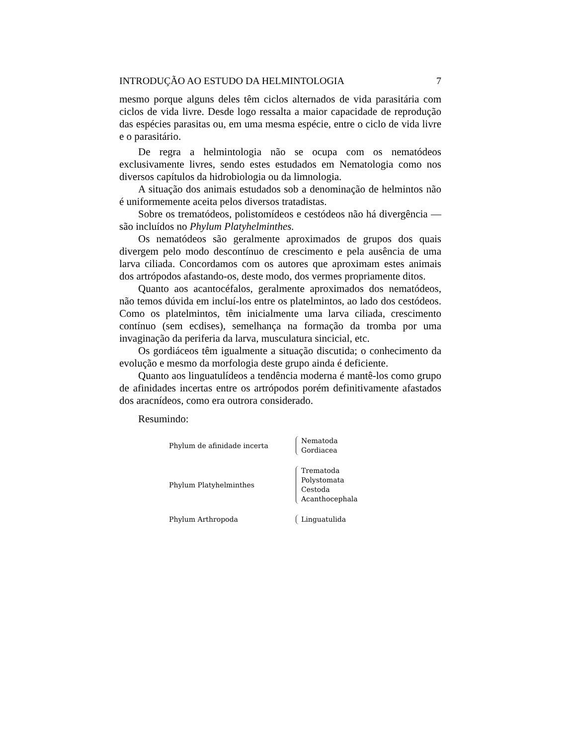INTRODUÇÃO AO ESTUDO DA HELMINTOLOGIA 7
mesmo porque alguns deles têm ciclos alternados de vida parasitária com ciclos de vida livre. Desde logo ressalta a maior capacidade de reprodução das espécies parasitas ou, em uma mesma espécie, entre o ciclo de vida livre e o parasitário.
De regra a helmintologia não se ocupa com os nematódeos exclusivamente livres, sendo estes estudados em Nematologia como nos diversos capítulos da hidrobiologia ou da limnologia.
A situação dos animais estudados sob a denominação de helmintos não é uniformemente aceita pelos diversos tratadistas.
Sobre os trematódeos, polistomídeos e cestódeos não há divergência — são incluídos no Phylum Platyhelminthes.
Os nematódeos são geralmente aproximados de grupos dos quais divergem pelo modo descontínuo de crescimento e pela ausência de uma larva ciliada. Concordamos com os autores que aproximam estes animais dos artrópodos afastando-os, deste modo, dos vermes propriamente ditos.
Quanto aos acantocéfalos, geralmente aproximados dos nematódeos, não temos dúvida em incluí-los entre os platelmintos, ao lado dos cestódeos. Como os platelmintos, têm inicialmente uma larva ciliada, crescimento contínuo (sem ecdises), semelhança na formação da tromba por uma invaginação da periferia da larva, musculatura sincicial, etc.
Os gordiáceos têm igualmente a situação discutida; o conhecimento da evolução e mesmo da morfologia deste grupo ainda é deficiente.
Quanto aos linguatulídeos a tendência moderna é mantê-los como grupo de afinidades incertas entre os artrópodos porém definitivamente afastados dos aracnídeos, como era outrora considerado.
Resumindo:
Phylum de afinidade incerta
Nematoda
Gordiacea
Phylum Platyhelminthes
Trematoda
Polystomata
Cestoda
Acanthocephala
Phylum Arthropoda Linguatulida